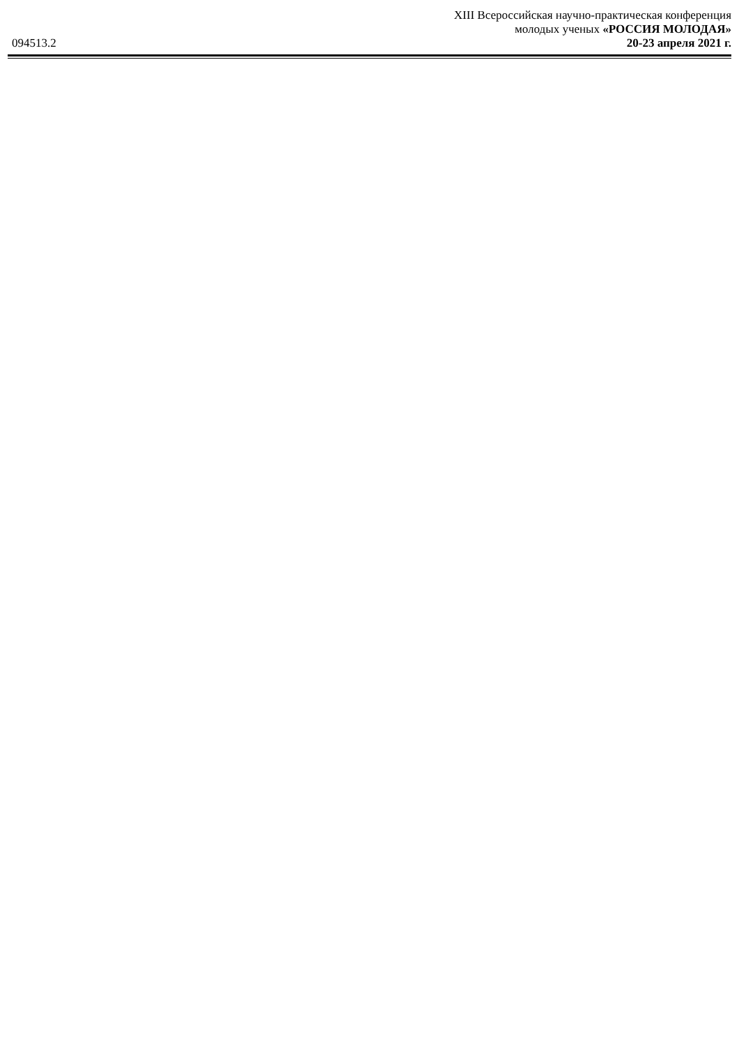XIII Всероссийская научно-практическая конференция
молодых ученых «РОССИЯ МОЛОДАЯ»
094513.2 20-23 апреля 2021 г.